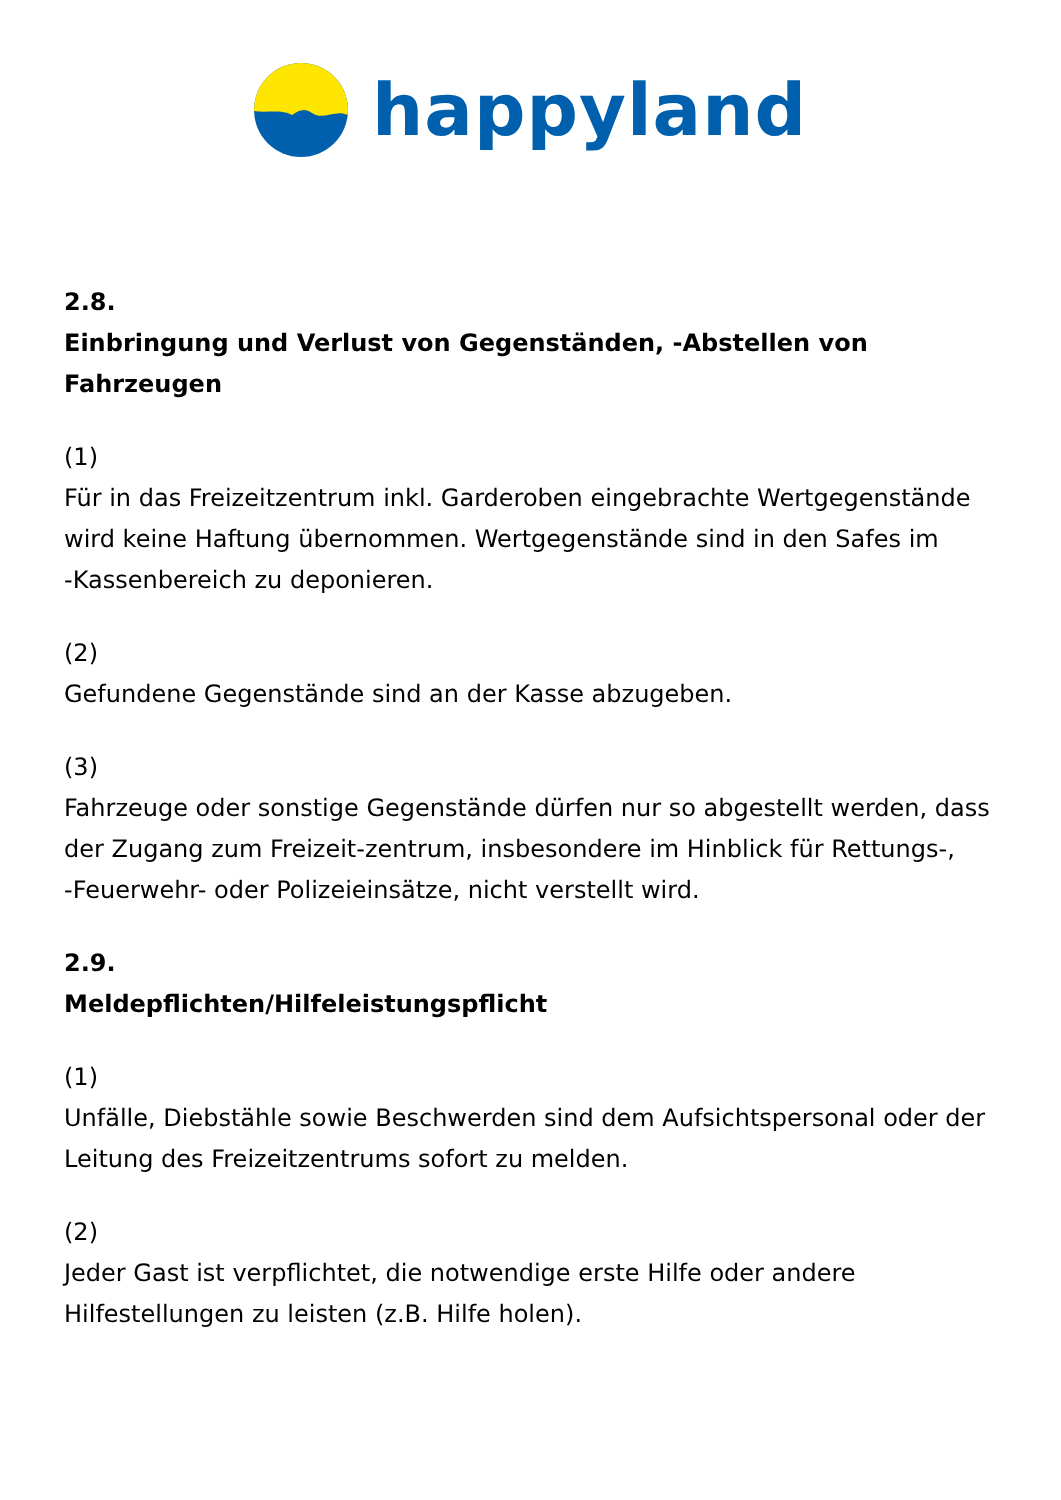happyland
2.8.
Einbringung und Verlust von Gegenständen, -Abstellen von Fahrzeugen
(1)
Für in das Freizeitzentrum inkl. Garderoben eingebrachte Wertgegenstände wird keine Haftung übernommen. Wertgegenstände sind in den Safes im
-Kassenbereich zu deponieren.
(2)
Gefundene Gegenstände sind an der Kasse abzugeben.
(3)
Fahrzeuge oder sonstige Gegenstände dürfen nur so abgestellt werden, dass der Zugang zum Freizeit-zentrum, insbesondere im Hinblick für Rettungs-,
-Feuerwehr- oder Polizeieinsätze, nicht verstellt wird.
2.9.
Meldepflichten/Hilfeleistungspflicht
(1)
Unfälle, Diebstähle sowie Beschwerden sind dem Aufsichtspersonal oder der Leitung des Freizeitzentrums sofort zu melden.
(2)
Jeder Gast ist verpflichtet, die notwendige erste Hilfe oder andere Hilfestellungen zu leisten (z.B. Hilfe holen).